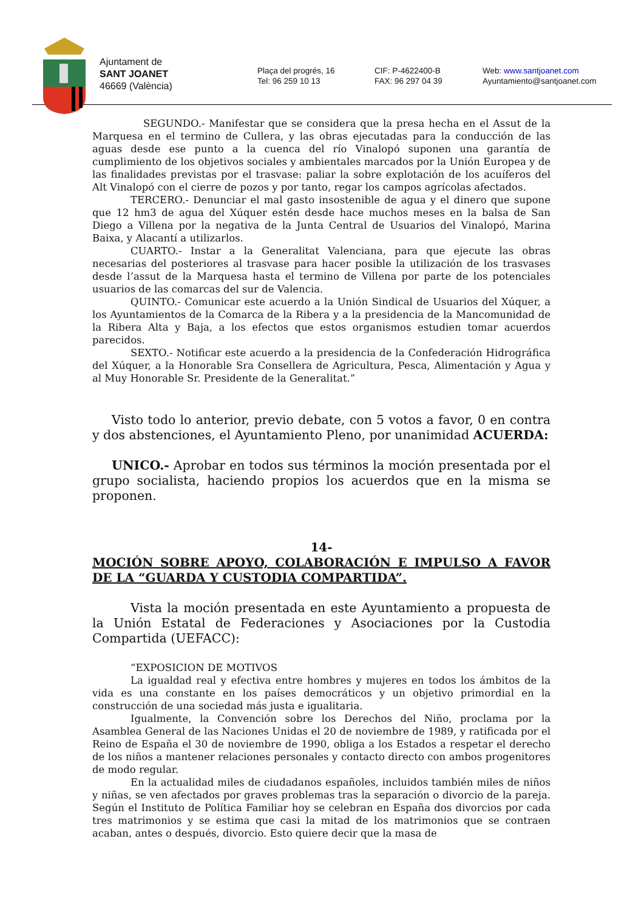Ajuntament de
SANT JOANET
46669 (València)
Plaça del progrés, 16
Tel: 96 259 10 13
CIF: P-4622400-B
FAX: 96 297 04 39
Web: www.santjoanet.com
Ayuntamiento@santjoanet.com
SEGUNDO.- Manifestar que se considera que la presa hecha en el Assut de la Marquesa en el termino de Cullera, y las obras ejecutadas para la conducción de las aguas desde ese punto a la cuenca del río Vinalopó suponen una garantía de cumplimiento de los objetivos sociales y ambientales marcados por la Unión Europea y de las finalidades previstas por el trasvase: paliar la sobre explotación de los acuíferos del Alt Vinalopó con el cierre de pozos y por tanto, regar los campos agrícolas afectados.
TERCERO.- Denunciar el mal gasto insostenible de agua y el dinero que supone que 12 hm3 de agua del Xúquer estén desde hace muchos meses en la balsa de San Diego a Villena por la negativa de la Junta Central de Usuarios del Vinalopó, Marina Baixa, y Alacantí a utilizarlos.
CUARTO.- Instar a la Generalitat Valenciana, para que ejecute las obras necesarias del posteriores al trasvase para hacer posible la utilización de los trasvases desde l’assut de la Marquesa hasta el termino de Villena por parte de los potenciales usuarios de las comarcas del sur de Valencia.
QUINTO.- Comunicar este acuerdo a la Unión Sindical de Usuarios del Xúquer, a los Ayuntamientos de la Comarca de la Ribera y a la presidencia de la Mancomunidad de la Ribera Alta y Baja, a los efectos que estos organismos estudien tomar acuerdos parecidos.
SEXTO.- Notificar este acuerdo a la presidencia de la Confederación Hidrográfica del Xúquer, a la Honorable Sra Consellera de Agricultura, Pesca, Alimentación y Agua y al Muy Honorable Sr. Presidente de la Generalitat.”
Visto todo lo anterior, previo debate, con 5 votos a favor, 0 en contra y dos abstenciones, el Ayuntamiento Pleno, por unanimidad ACUERDA:
UNICO.- Aprobar en todos sus términos la moción presentada por el grupo socialista, haciendo propios los acuerdos que en la misma se proponen.
14-
MOCIÓN SOBRE APOYO, COLABORACIÓN E IMPULSO A FAVOR DE LA “GUARDA Y CUSTODIA COMPARTIDA”.
Vista la moción presentada en este Ayuntamiento a propuesta de la Unión Estatal de Federaciones y Asociaciones por la Custodia Compartida (UEFACC):
“EXPOSICION DE MOTIVOS
La igualdad real y efectiva entre hombres y mujeres en todos los ámbitos de la vida es una constante en los países democráticos y un objetivo primordial en la construcción de una sociedad más justa e igualitaria.
Igualmente, la Convención sobre los Derechos del Niño, proclama por la Asamblea General de las Naciones Unidas el 20 de noviembre de 1989, y ratificada por el Reino de España el 30 de noviembre de 1990, obliga a los Estados a respetar el derecho de los niños a mantener relaciones personales y contacto directo con ambos progenitores de modo regular.
En la actualidad miles de ciudadanos españoles, incluidos también miles de niños y niñas, se ven afectados por graves problemas tras la separación o divorcio de la pareja. Según el Instituto de Política Familiar hoy se celebran en España dos divorcios por cada tres matrimonios y se estima que casi la mitad de los matrimonios que se contraen acaban, antes o después, divorcio. Esto quiere decir que la masa de